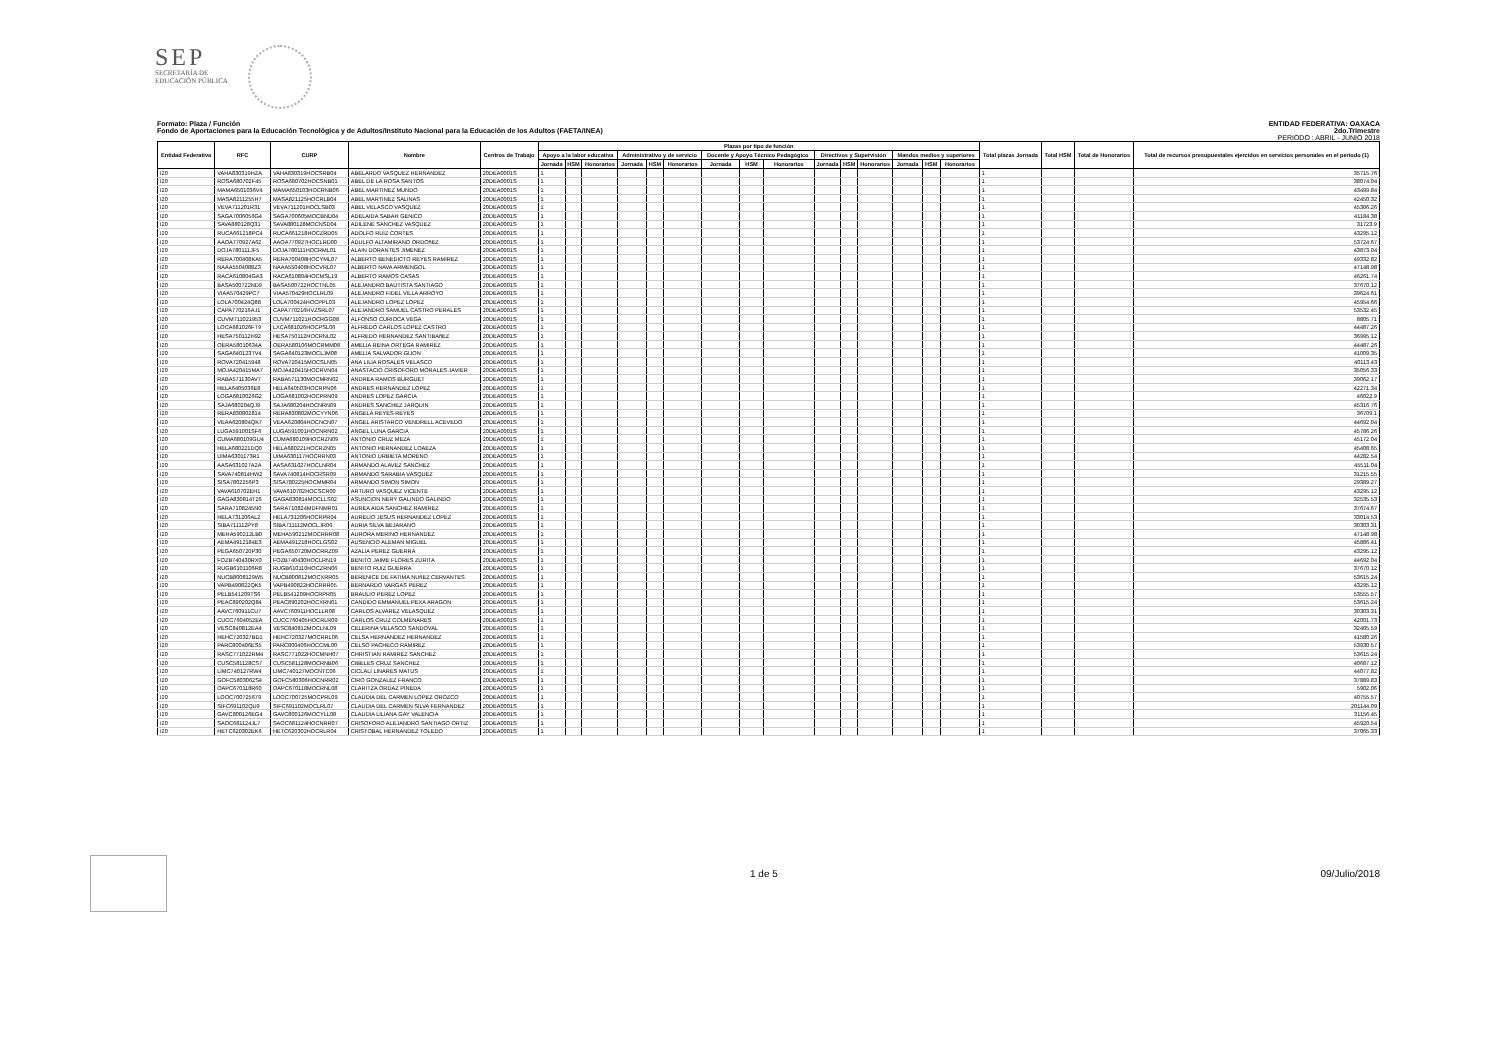SEP
SECRETARÍA DE
EDUCACIÓN PÚBLICA
Formato: Plaza / Función
Fondo de Aportaciones para la Educación Tecnológica y de Adultos/Instituto Nacional para la Educación de los Adultos (FAETA/INEA)
ENTIDAD FEDERATIVA: OAXACA
2do.Trimestre
PERIODO : ABRIL - JUNIO 2018
| Entidad Federativa | RFC | CURP | Nombre | Centros de Trabajo | Plazas por tipo de función | | | | | | | | | | | | | | | Total plazas Jornada | Total HSM | Total de Honorarios | Total de recursos presupuestales ejercidos en servicios personales en el periodo (1) |
| --- | --- | --- | --- | --- | --- | --- | --- | --- | --- | --- | --- | --- | --- | --- | --- | --- | --- | --- | --- | --- | --- | --- | --- |
| | | | | | Apoyo a la labor educativa | | | Administrativo y de servicio | | | Docente y Apoyo Técnico Pedagógico | | | Directivos y Supervisión | | | Mandos medios y superiores | | | | | | |
| | | | | | Jornada | HSM | Honorarios | Jornada | HSM | Honorarios | Jornada | HSM | Honorarios | Jornada | HSM | Honorarios | Jornada | HSM | Honorarios | | | | |
| I20 | VAHA830319HZA | VAHA830319HOCSRB04 | ABELARDO VASQUEZ HERNANDEZ | 20DEA0001S | 1 | | | | | | | | | | | | | | | 1 | | | 35715.76 |
| I20 | ROSA680702F45 | ROSA680702HOCSNB01 | ABEL DE LA ROSA SANTOS | 20DEA0001S | 1 | | | | | | | | | | | | | | | 1 | | | 38074.04 |
| I20 | MAMA6501036V4 | MAMA650103HOCRNB06 | ABEL MARTINEZ MUNDO | 20DEA0001S | 1 | | | | | | | | | | | | | | | 1 | | | 43499.84 |
| I20 | MASA8211255H7 | MASA821125HOCRLB04 | ABEL MARTINEZ SALINAS | 20DEA0001S | 1 | | | | | | | | | | | | | | | 1 | | | 42450.32 |
| I20 | VEVA711201R31 | VEVA711201HOCLSB03 | ABEL VELASCO VASQUEZ | 20DEA0001S | 1 | | | | | | | | | | | | | | | 1 | | | 45306.26 |
| I20 | SAGA7006056G4 | SAGA700605MOCBND04 | ADELAIDA SABAH GENICO | 20DEA0001S | 1 | | | | | | | | | | | | | | | 1 | | | 41184.38 |
| I20 | SAVA880128Q31 | SAVA880128MOCNSD04 | ADILENE SANCHEZ VASQUEZ | 20DEA0001S | 1 | | | | | | | | | | | | | | | 1 | | | 31723.9 |
| I20 | RUCA661218PC4 | RUCA661218HOCZRD05 | ADOLFO RUIZ CORTES | 20DEA0001S | 1 | | | | | | | | | | | | | | | 1 | | | 43295.12 |
| I20 | AAOA770927A62 | AAOA770927HOCLRD00 | ADULFO ALTAMIRANO ORDOñEZ | 20DEA0001S | 1 | | | | | | | | | | | | | | | 1 | | | 53724.67 |
| I20 | DOJA780111JF5 | DOJA780111HOCRML01 | ALAIN DORANTES JIMENEZ | 20DEA0001S | 1 | | | | | | | | | | | | | | | 1 | | | 43873.04 |
| I20 | RERA700408KA5 | RERA700408HOCYML07 | ALBERTO BENEDICTO REYES RAMIREZ | 20DEA0001S | 1 | | | | | | | | | | | | | | | 1 | | | 49332.82 |
| I20 | NAAA5504088Z3 | NAAA550408HOCVRL07 | ALBERTO NAVA ARMENGOL | 20DEA0001S | 1 | | | | | | | | | | | | | | | 1 | | | 47148.98 |
| I20 | RACA610804GA3 | RACA610804HOCMSL19 | ALBERTO RAMOS CASAS | 20DEA0001S | 1 | | | | | | | | | | | | | | | 1 | | | 46261.74 |
| I20 | BASA500722ND9 | BASA500722HOCTNL05 | ALEJANDRO BAUTISTA SANTIAGO | 20DEA0001S | 1 | | | | | | | | | | | | | | | 1 | | | 37670.12 |
| I20 | VIAA570429PC7 | VIAA570429HOCLRL09 | ALEJANDRO FIDEL VILLA ARROYO | 20DEA0001S | 1 | | | | | | | | | | | | | | | 1 | | | 39624.61 |
| I20 | LOLA700424Q88 | LOLA700424HOCPPL03 | ALEJANDRO LOPEZ LOPEZ | 20DEA0001S | 1 | | | | | | | | | | | | | | | 1 | | | 45954.66 |
| I20 | CAPA770216AJ1 | CAPA770216HVZSRL07 | ALEJANDRO SAMUEL CASTRO PERALES | 20DEA0001S | 1 | | | | | | | | | | | | | | | 1 | | | 53532.45 |
| I20 | CUVM711021953 | CUVM711021HOCRGG08 | ALFONSO CURIOCA VEGA | 20DEA0001S | 1 | | | | | | | | | | | | | | | 1 | | | 8805.71 |
| I20 | LOCA681026FT9 | LXCA681026HOCPSL06 | ALFREDO CARLOS LOPEZ CASTRO | 20DEA0001S | 1 | | | | | | | | | | | | | | | 1 | | | 44487.26 |
| I20 | HESA750112H92 | HESA750112HOCRNL02 | ALFREDO HERNANDEZ SANTIBAñEZ | 20DEA0001S | 1 | | | | | | | | | | | | | | | 1 | | | 36995.12 |
| I20 | OERA58010634A | OERA580106MOCRMM08 | AMELIA REINA ORTEGA RAMIREZ | 20DEA0001S | 1 | | | | | | | | | | | | | | | 1 | | | 44487.26 |
| I20 | SAGA640123TV4 | SAGA640123MOCLJM08 | AMELIA SALVADOR GIJON | 20DEA0001S | 1 | | | | | | | | | | | | | | | 1 | | | 41009.35 |
| I20 | ROVA720415948 | ROVA720415MOCSLN05 | ANA LILIA ROSALES VELASCO | 20DEA0001S | 1 | | | | | | | | | | | | | | | 1 | | | 40113.43 |
| I20 | MOJA420415MA7 | MOJA420415HOCRVN04 | ANASTACIO CRISOFORO MORALES JAVIER | 20DEA0001S | 1 | | | | | | | | | | | | | | | 1 | | | 35056.33 |
| I20 | RABA571130AV7 | RABA571130MOCMRN02 | ANDREA RAMOS BURGUET | 20DEA0001S | 1 | | | | | | | | | | | | | | | 1 | | | 39062.17 |
| I20 | HELA6405036E8 | HELA640503HOCRPN06 | ANDRES HERNANDEZ LOPEZ | 20DEA0001S | 1 | | | | | | | | | | | | | | | 1 | | | 42271.34 |
| I20 | LOGA6810026G2 | LOGA681002HOCPRN09 | ANDRES LOPEZ GARCIA | 20DEA0001S | 1 | | | | | | | | | | | | | | | 1 | | | 46022.9 |
| I20 | SAJA680204QJ9 | SAJA680204HOCNRN09 | ANDRES SANCHEZ JARQUIN | 20DEA0001S | 1 | | | | | | | | | | | | | | | 1 | | | 45316.76 |
| I20 | RERA830802814 | RERA830802MOCYYN06 | ANGELA REYES REYES | 20DEA0001S | 1 | | | | | | | | | | | | | | | 1 | | | 36709.1 |
| I20 | VEAA620804QK7 | VEAA620804HOCNCN07 | ANGEL ARISTARCO VENDRELL ACEVEDO | 20DEA0001S | 1 | | | | | | | | | | | | | | | 1 | | | 44692.04 |
| I20 | LUGA591001SF6 | LUGA591001HOCNRN02 | ANGEL LUNA GARCIA | 20DEA0001S | 1 | | | | | | | | | | | | | | | 1 | | | 45786.26 |
| I20 | CUMA680109GU4 | CUMA680109HOCRZN09 | ANTONIO CRUZ MEZA | 20DEA0001S | 1 | | | | | | | | | | | | | | | 1 | | | 45172.04 |
| I20 | HELA680221DQ0 | HELA680221HOCRZN05 | ANTONIO HERNANDEZ LOAEZA | 20DEA0001S | 1 | | | | | | | | | | | | | | | 1 | | | 45408.65 |
| I20 | UIMA6301173R1 | UIMA630117HOCRRN03 | ANTONIO URBIETA MORENO | 20DEA0001S | 1 | | | | | | | | | | | | | | | 1 | | | 44282.54 |
| I20 | AASA631027A2A | AASA631027HOCLNR04 | ARMANDO ALAVEZ SANCHEZ | 20DEA0001S | 1 | | | | | | | | | | | | | | | 1 | | | 45511.04 |
| I20 | SAVA740814HW2 | SAVA740814HOCRSR09 | ARMANDO SARABIA VASQUEZ | 20DEA0001S | 1 | | | | | | | | | | | | | | | 1 | | | 31215.55 |
| I20 | SISA7802256P3 | SISA780225HOCMMR04 | ARMANDO SIMON SIMON | 20DEA0001S | 1 | | | | | | | | | | | | | | | 1 | | | 29389.27 |
| I20 | VAVA610702EH1 | VAVA610702HOCSCR00 | ARTURO VASQUEZ VICENTE | 20DEA0001S | 1 | | | | | | | | | | | | | | | 1 | | | 43295.12 |
| I20 | GAGA830814T26 | GAGA830814MOCLLS02 | ASUNCION NERY GALINDO GALINDO | 20DEA0001S | 1 | | | | | | | | | | | | | | | 1 | | | 32535.53 |
| I20 | SARA7108245N0 | SARA710824MDFNMR01 | AUREA AIDA SANCHEZ RAMIREZ | 20DEA0001S | 1 | | | | | | | | | | | | | | | 1 | | | 37674.67 |
| I20 | HELA731206AL2 | HELA731206HOCRPR04 | AURELIO JESUS HERNANDEZ LOPEZ | 20DEA0001S | 1 | | | | | | | | | | | | | | | 1 | | | 33014.53 |
| I20 | SIBA711112PY8 | SIBA711112MOCLJR06 | AURIA SILVA BEJARANO | 20DEA0001S | 1 | | | | | | | | | | | | | | | 1 | | | 30303.31 |
| I20 | MEHA590212LB0 | MEHA590212MOCRRR08 | AURORA MERINO HERNANDEZ | 20DEA0001S | 1 | | | | | | | | | | | | | | | 1 | | | 47148.98 |
| I20 | AEMA4912184E3 | AEMA491218HOCLGS02 | AUSENCIO ALEMAN MIGUEL | 20DEA0001S | 1 | | | | | | | | | | | | | | | 1 | | | 45886.41 |
| I20 | PEGA650720P30 | PEGA650720MOCRRZ09 | AZALIA PEREZ GUERRA | 20DEA0001S | 1 | | | | | | | | | | | | | | | 1 | | | 43295.12 |
| I20 | FOZB740430RX0 | FOZB740430HOCLRN19 | BENITO JAIME FLORES ZURITA | 20DEA0001S | 1 | | | | | | | | | | | | | | | 1 | | | 44692.04 |
| I20 | RUGB6101106R8 | RUGB610110HOCZRN06 | BENITO RUIZ GUERRA | 20DEA0001S | 1 | | | | | | | | | | | | | | | 1 | | | 37670.12 |
| I20 | NUCB8008129W5 | NUCB800812MOCXRR05 | BERENICE DE FATIMA NUñEZ CERVANTES | 20DEA0001S | 1 | | | | | | | | | | | | | | | 1 | | | 53615.24 |
| I20 | VAPB490822QK5 | VAPB490822HOCRRR05 | BERNARDO VARGAS PEREZ | 20DEA0001S | 1 | | | | | | | | | | | | | | | 1 | | | 43295.12 |
| I20 | PELB541209TS6 | PELB541209HOCRPR05 | BRAULIO PEREZ LOPEZ | 20DEA0001S | 1 | | | | | | | | | | | | | | | 1 | | | 53555.57 |
| I20 | PEAC890202Q84 | PEAC890202HOCXRN01 | CANDIDO EMMANUEL PEXA ARAGON | 20DEA0001S | 1 | | | | | | | | | | | | | | | 1 | | | 53615.24 |
| I20 | AAVC760911CU7 | AAVC760911HOCLLR08 | CARLOS ALVAREZ VELASQUEZ | 20DEA0001S | 1 | | | | | | | | | | | | | | | 1 | | | 30303.31 |
| I20 | CUCC7604052EA | CUCC760405HOCRLR09 | CARLOS CRUZ COLMENARES | 20DEA0001S | 1 | | | | | | | | | | | | | | | 1 | | | 42001.73 |
| I20 | VESC840812EA4 | VESC840812MOCLNL09 | CELERINA VELASCO SANDOVAL | 20DEA0001S | 1 | | | | | | | | | | | | | | | 1 | | | 32405.59 |
| I20 | HEHC720327BD1 | HEHC720327MOCRRL06 | CELSA HERNANDEZ HERNANDEZ | 20DEA0001S | 1 | | | | | | | | | | | | | | | 1 | | | 41580.26 |
| I20 | PARC800406ES5 | PARC800406HOCCML00 | CELSO PACHECO RAMIREZ | 20DEA0001S | 1 | | | | | | | | | | | | | | | 1 | | | 53930.57 |
| I20 | RASC771022RM4 | RASC771022HOCMNH07 | CHRISTIAN RAMIREZ SANCHEZ | 20DEA0001S | 1 | | | | | | | | | | | | | | | 1 | | | 53615.24 |
| I20 | CUSC581128CS7 | CUSC581128MOCRNB06 | CIBELES CRUZ SANCHEZ | 20DEA0001S | 1 | | | | | | | | | | | | | | | 1 | | | 40687.12 |
| I20 | LIMC740127RW4 | LIMC740127MOCNTC06 | CICLALI LINARES MATUS | 20DEA0001S | 1 | | | | | | | | | | | | | | | 1 | | | 44077.82 |
| I20 | GOFC5803062S4 | GOFC580306HOCNRR02 | CIRO GONZALEZ FRANCO | 20DEA0001S | 1 | | | | | | | | | | | | | | | 1 | | | 37889.83 |
| I20 | OAPC670118R60 | OAPC670118MOCRNL08 | CLARITZA ORDAZ PINEDA | 20DEA0001S | 1 | | | | | | | | | | | | | | | 1 | | | 5902.06 |
| I20 | LOOC700725679 | LOOC700725MOCPRL09 | CLAUDIA DEL CARMEN LOPEZ OROZCO | 20DEA0001S | 1 | | | | | | | | | | | | | | | 1 | | | 40755.57 |
| I20 | SIFC691102QU9 | SIFC691102MOCLRL07 | CLAUDIA DEL CARMEN SILVA FERNANDEZ | 20DEA0001S | 1 | | | | | | | | | | | | | | | 1 | | | 201144.09 |
| I20 | GAVC800126EG4 | GAVC800126MOCYLL08 | CLAUDIA LILIANA GAY VALENCIA | 20DEA0001S | 1 | | | | | | | | | | | | | | | 1 | | | 31156.45 |
| I20 | SAOC681124JL7 | SAOC681124HOCNRR07 | CRISOFORO ALEJANDRO SANTIAGO ORTIZ | 20DEA0001S | 1 | | | | | | | | | | | | | | | 1 | | | 45920.54 |
| I20 | HETC620302EK6 | HETC620302HOCRLR04 | CRISTOBAL HERNANDEZ TOLEDO | 20DEA0001S | 1 | | | | | | | | | | | | | | | 1 | | | 37065.33 |
1 de 5 09/Julio/2018